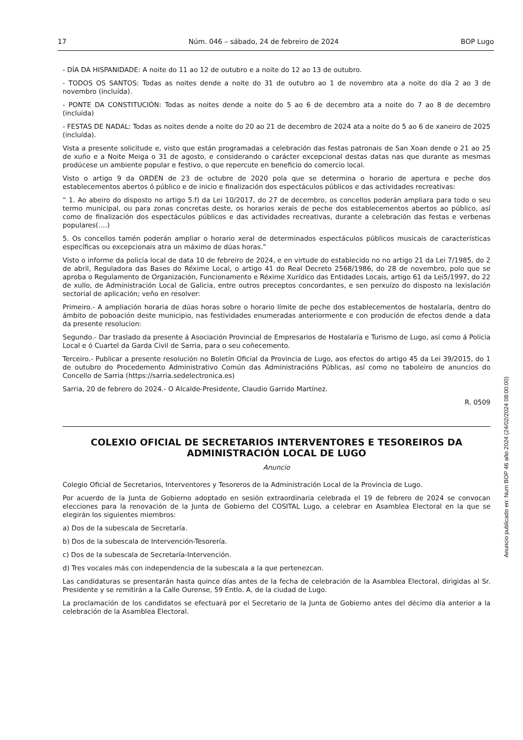17 Núm. 046 – sábado, 24 de febreiro de 2024 BOP Lugo
- DÍA DA HISPANIDADE: A noite do 11 ao 12 de outubro e a noite do 12 ao 13 de outubro.
- TODOS OS SANTOS: Todas as noites dende a noite do 31 de outubro ao 1 de novembro ata a noite do día 2 ao 3 de novembro (incluída).
- PONTE DA CONSTITUCIÓN: Todas as noites dende a noite do 5 ao 6 de decembro ata a noite do 7 ao 8 de decembro (incluida)
- FESTAS DE NADAL: Todas as noites dende a noite do 20 ao 21 de decembro de 2024 ata a noite do 5 ao 6 de xaneiro de 2025 (incluída).
Vista a presente solicitude e, visto que están programadas a celebración das festas patronais de San Xoan dende o 21 ao 25 de xuño e a Noite Meiga o 31 de agosto, e considerando o carácter excepcional destas datas nas que durante as mesmas prodúcese un ambiente popular e festivo, o que repercute en beneficio do comercio local.
Visto o artigo 9 da ORDEN de 23 de octubre de 2020 pola que se determina o horario de apertura e peche dos establecementos abertos ó público e de inicio e finalización dos espectáculos públicos e das actividades recreativas:
“ 1. Ao abeiro do disposto no artigo 5.f) da Lei 10/2017, do 27 de decembro, os concellos poderán ampliara para todo o seu termo municipal, ou para zonas concretas deste, os horarios xerais de peche dos establecementos abertos ao público, así como de finalización dos espectáculos públicos e das actividades recreativas, durante a celebración das festas e verbenas populares(….)
5. Os concellos tamén poderán ampliar o horario xeral de determinados espectáculos públicos musicais de características específicas ou excepcionais atra un máximo de dúas horas.”
Visto o informe da policía local de data 10 de febreiro de 2024, e en virtude do establecido no no artigo 21 da Lei 7/1985, do 2 de abril, Reguladora das Bases do Réxime Local, o artigo 41 do Real Decreto 2568/1986, do 28 de novembro, polo que se aproba o Regulamento de Organización, Funcionamento e Réxime Xurídico das Entidades Locais, artigo 61 da Lei5/1997, do 22 de xullo, de Administración Local de Galicia, entre outros preceptos concordantes, e sen perxuízo do disposto na lexislación sectorial de aplicación; veño en resolver:
Primeiro.- A ampliación horaria de dúas horas sobre o horario límite de peche dos establecementos de hostalaría, dentro do ámbito de poboación deste municipio, nas festividades enumeradas anteriormente e con produción de efectos dende a data da presente resolucion:
Segundo.- Dar traslado da presente á Asociación Provincial de Empresarios de Hostalaría e Turismo de Lugo, así como á Policía Local e ó Cuartel da Garda Civil de Sarria, para o seu coñecemento.
Terceiro.- Publicar a presente resolución no Boletín Oficial da Provincia de Lugo, aos efectos do artigo 45 da Lei 39/2015, do 1 de outubro do Procedemento Administrativo Común das Administracións Públicas, así como no taboleiro de anuncios do Concello de Sarria (https://sarria.sedelectronica.es)
Sarria, 20 de febrero do 2024.- O Alcalde-Presidente, Claudio Garrido Martínez.
R. 0509
COLEXIO OFICIAL DE SECRETARIOS INTERVENTORES E TESOREIROS DA ADMINISTRACIÓN LOCAL DE LUGO
Anuncio
Colegio Oficial de Secretarios, Interventores y Tesoreros de la Administración Local de la Provincia de Lugo.
Por acuerdo de la Junta de Gobierno adoptado en sesión extraordinaria celebrada el 19 de febrero de 2024 se convocan elecciones para la renovación de la Junta de Gobierno del COSITAL Lugo, a celebrar en Asamblea Electoral en la que se elegirán los siguientes miembros:
a) Dos de la subescala de Secretaría.
b) Dos de la subescala de Intervención-Tesorería.
c) Dos de la subescala de Secretaría-Intervención.
d) Tres vocales más con independencia de la subescala a la que pertenezcan.
Las candidaturas se presentarán hasta quince días antes de la fecha de celebración de la Asamblea Electoral, dirigidas al Sr. Presidente y se remitirán a la Calle Ourense, 59 Entlo. A, de la ciudad de Lugo.
La proclamación de los candidatos se efectuará por el Secretario de la Junta de Gobierno antes del décimo día anterior a la celebración de la Asamblea Electoral.
Anuncio publicado en: Num BOP 46 año 2024 (24/02/2024 08:00:00)